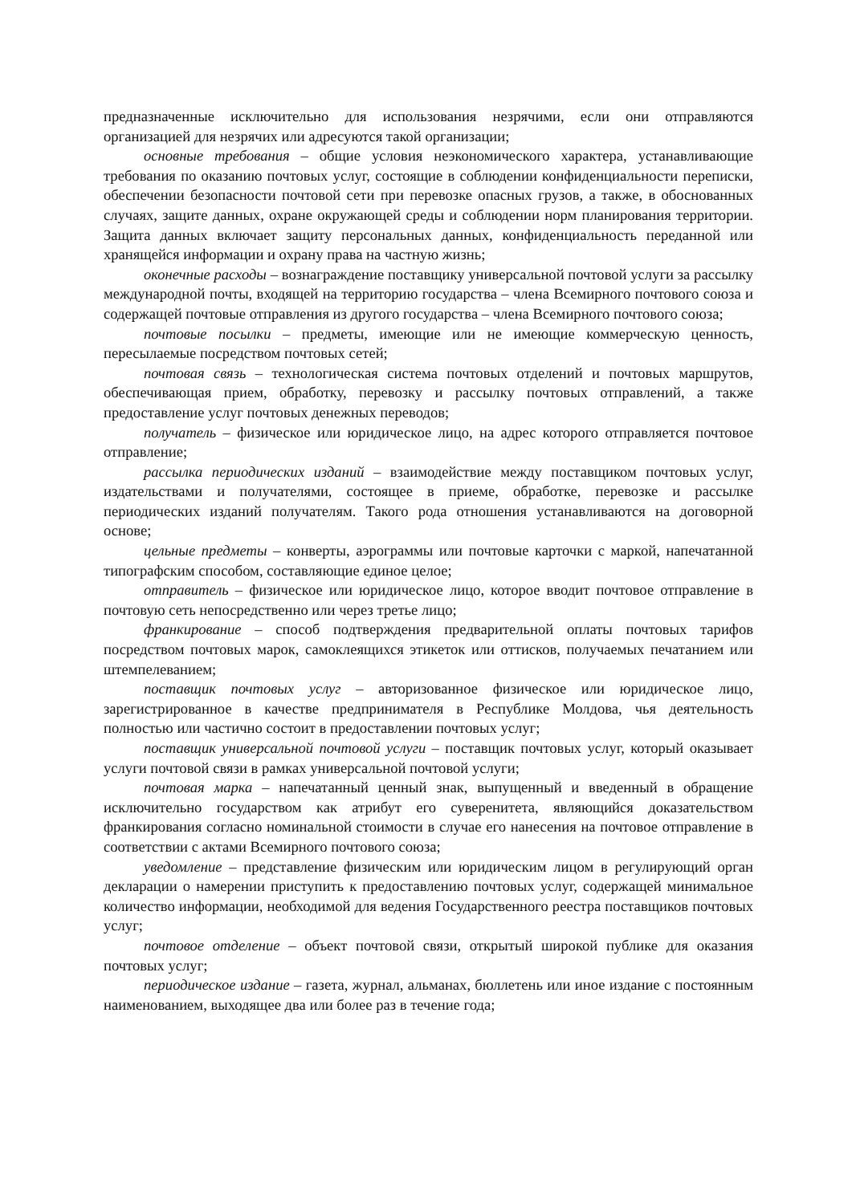предназначенные исключительно для использования незрячими, если они отправляются организацией для незрячих или адресуются такой организации;
основные требования – общие условия неэкономического характера, устанавливающие требования по оказанию почтовых услуг, состоящие в соблюдении конфиденциальности переписки, обеспечении безопасности почтовой сети при перевозке опасных грузов, а также, в обоснованных случаях, защите данных, охране окружающей среды и соблюдении норм планирования территории. Защита данных включает защиту персональных данных, конфиденциальность переданной или хранящейся информации и охрану права на частную жизнь;
оконечные расходы – вознаграждение поставщику универсальной почтовой услуги за рассылку международной почты, входящей на территорию государства – члена Всемирного почтового союза и содержащей почтовые отправления из другого государства – члена Всемирного почтового союза;
почтовые посылки – предметы, имеющие или не имеющие коммерческую ценность, пересылаемые посредством почтовых сетей;
почтовая связь – технологическая система почтовых отделений и почтовых маршрутов, обеспечивающая прием, обработку, перевозку и рассылку почтовых отправлений, а также предоставление услуг почтовых денежных переводов;
получатель – физическое или юридическое лицо, на адрес которого отправляется почтовое отправление;
рассылка периодических изданий – взаимодействие между поставщиком почтовых услуг, издательствами и получателями, состоящее в приеме, обработке, перевозке и рассылке периодических изданий получателям. Такого рода отношения устанавливаются на договорной основе;
цельные предметы – конверты, аэрограммы или почтовые карточки с маркой, напечатанной типографским способом, составляющие единое целое;
отправитель – физическое или юридическое лицо, которое вводит почтовое отправление в почтовую сеть непосредственно или через третье лицо;
франкирование – способ подтверждения предварительной оплаты почтовых тарифов посредством почтовых марок, самоклеящихся этикеток или оттисков, получаемых печатанием или штемпелеванием;
поставщик почтовых услуг – авторизованное физическое или юридическое лицо, зарегистрированное в качестве предпринимателя в Республике Молдова, чья деятельность полностью или частично состоит в предоставлении почтовых услуг;
поставщик универсальной почтовой услуги – поставщик почтовых услуг, который оказывает услуги почтовой связи в рамках универсальной почтовой услуги;
почтовая марка – напечатанный ценный знак, выпущенный и введенный в обращение исключительно государством как атрибут его суверенитета, являющийся доказательством франкирования согласно номинальной стоимости в случае его нанесения на почтовое отправление в соответствии с актами Всемирного почтового союза;
уведомление – представление физическим или юридическим лицом в регулирующий орган декларации о намерении приступить к предоставлению почтовых услуг, содержащей минимальное количество информации, необходимой для ведения Государственного реестра поставщиков почтовых услуг;
почтовое отделение – объект почтовой связи, открытый широкой публике для оказания почтовых услуг;
периодическое издание – газета, журнал, альманах, бюллетень или иное издание с постоянным наименованием, выходящее два или более раз в течение года;